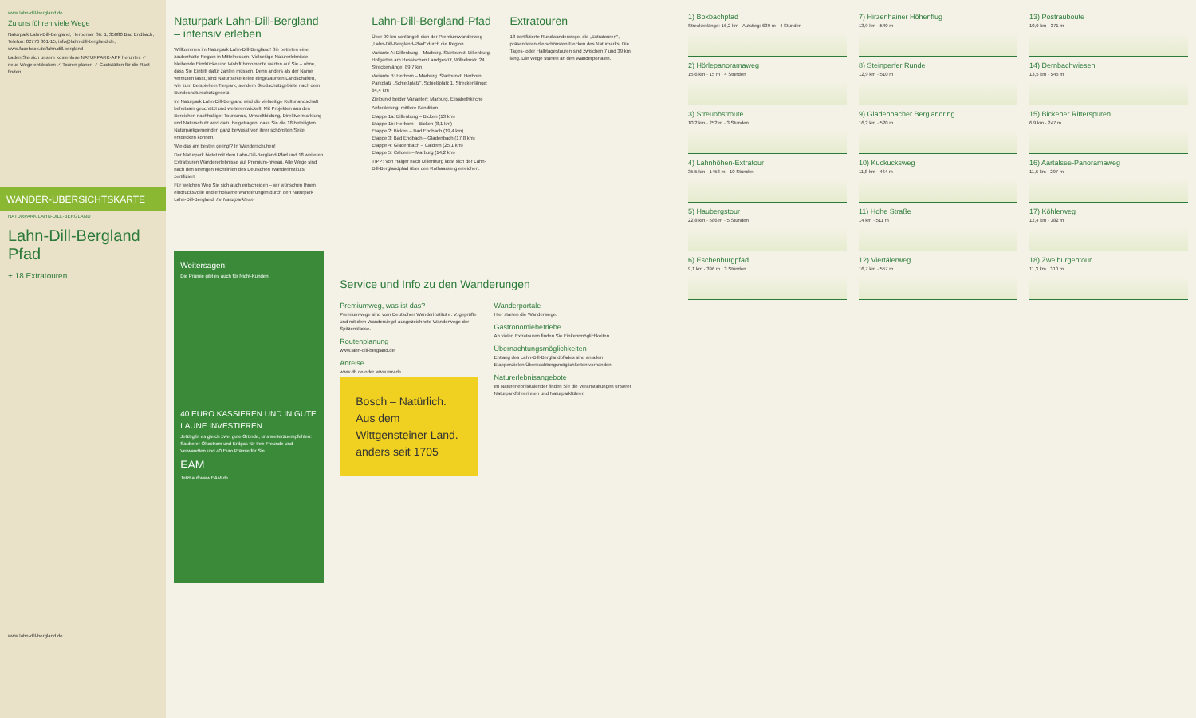www.lahn-dill-bergland.de
Zu uns führen viele Wege
Naturpark Lahn-Dill-Bergland, Herborner Str. 1, 35080 Bad Endbach, Telefon: 02776 801-15, info@lahn-dill-bergland.de, www.facebook.de/lahn.dill.bergland
Laden Sie sich unsere kostenlose NATURPARK-APP herunter. ✓ neue Wege entdecken ✓ Touren planen ✓ Gaststätten für die Rast finden
WANDER-ÜBERSICHTSKARTE
NATURPARK LAHN-DILL-BERGLAND
Lahn-Dill-Bergland Pfad
+ 18 Extratouren
www.lahn-dill-bergland.de
Naturpark Lahn-Dill-Bergland – intensiv erleben
Willkommen im Naturpark Lahn-Dill-Bergland! Sie betreten eine zauberhafte Region in Mittelhessen. Vielseitige Naturerlebnisse, bleibende Eindrücke und Wohlfühlmomente warten auf Sie – ohne, dass Sie Eintritt dafür zahlen müssen. Denn anders als der Name vermuten lässt, sind Naturparke keine eingezäunten Landschaften, wie zum Beispiel ein Tierpark, sondern Großschutzgebiete nach dem Bundesnaturschutzgesetz.
Im Naturpark Lahn-Dill-Bergland wird die vielseitige Kulturlandschaft behutsam geschützt und weiterentwickelt. Mit Projekten aus den Bereichen nachhaltiger Tourismus, Umweltbildung, Direktvermarktung und Naturschutz wird dazu beigetragen, dass Sie die 18 beteiligten Naturparkgemeinden ganz bewusst von ihrer schönsten Seite entdecken können.
Wie das am besten gelingt? In Wanderschuhen!
Der Naturpark bietet mit dem Lahn-Dill-Bergland-Pfad und 18 weiteren Extratouren Wandererlebnisse auf Premium-niveau. Alle Wege sind nach den strengen Richtlinien des Deutschen Wanderinstituts zertifiziert.
Für welchen Weg Sie sich auch entscheiden – wir wünschen Ihnen eindrucksvolle und erholsame Wanderungen durch den Naturpark Lahn-Dill-Bergland! Ihr Naturparkteam
Weitersagen!
Die Prämie gibt es auch für Nicht-Kunden!
40 EURO KASSIEREN UND IN GUTE LAUNE INVESTIEREN.
Jetzt gibt es gleich zwei gute Gründe, uns weiterzuempfehlen: Sauberer Ökostrom und Erdgas für Ihre Freunde und Verwandten und 40 Euro Prämie für Sie.
EAM
Jetzt auf www.EAM.de
Lahn-Dill-Bergland-Pfad
Über 90 km schlängelt sich der Premiumwanderweg „Lahn-Dill-Bergland-Pfad" durch die Region.
Variante A: Dillenburg – Marburg. Startpunkt: Dillenburg, Hofgarten am Hessischen Landgestüt, Wilhelmstr. 24. Streckenlänge: 89,7 km
Variante B: Herborn – Marburg. Startpunkt: Herborn, Parkplatz „Schießplatz", Schießplatz 1. Streckenlänge: 84,4 km
Zielpunkt beider Varianten: Marburg, Elisabethkirche
Anforderung: mittlere Kondition
Etappe 1a: Dillenburg – Bicken (13 km)
Etappe 1b: Herborn – Bicken (8,1 km)
Etappe 2: Bicken – Bad Endbach (19,4 km)
Etappe 3: Bad Endbach – Gladenbach (17,8 km)
Etappe 4: Gladenbach – Caldern (25,1 km)
Etappe 5: Caldern – Marburg (14,2 km)
TIPP: Von Haiger nach Dillenburg lässt sich der Lahn-Dill-Berglandpfad über den Rothaarsteig erreichen.
Extratouren
18 zertifizierte Rundwanderwege, die „Extratouren", präsentieren die schönsten Flecken des Naturparks. Die Tages- oder Halbtagestouren sind zwischen 7 und 39 km lang. Die Wege starten an den Wanderportalen.
Service und Info zu den Wanderungen
Premiumweg, was ist das?
Premiumwege sind vom Deutschen Wanderinstitut e. V. geprüfte und mit dem Wandersiegel ausgezeichnete Wanderwege der Spitzenklasse.
Routenplanung
www.lahn-dill-bergland.de
Anreise
www.db.de oder www.rmv.de
Bosch – Natürlich. Aus dem Wittgensteiner Land. anders seit 1705
Wanderportale
Hier starten die Wanderwege.
Gastronomiebetriebe
An vielen Extratouren finden Sie Einkehrmöglichkeiten.
Übernachtungsmöglichkeiten
Entlang des Lahn-Dill-Berglandpfades sind an allen Etappenzielen Übernachtungsmöglichkeiten vorhanden.
Naturerlebnisangebote
Im Naturerlebniskalender finden Sie die Veranstaltungen unserer Naturparkführerinnen und Naturparkführer.
1) Boxbachpfad
Streckenlänge: 16,2 km · Aufstieg: 639 m · 4 Stunden
2) Hörlepanoramaweg
15,6 km · 15 m · 4 Stunden
3) Streuobstroute
10,2 km · 252 m · 3 Stunden
4) Lahnhöhen-Extratour
35,5 km · 1453 m · 10 Stunden
5) Haubergstour
22,8 km · 586 m · 5 Stunden
6) Eschenburgpfad
9,1 km · 396 m · 3 Stunden
7) Hirzenhainer Höhenflug
13,9 km · 540 m
8) Steinperfer Runde
12,9 km · 510 m
9) Gladenbacher Berglandring
16,2 km · 520 m
10) Kuckucksweg
11,8 km · 464 m
11) Hohe Straße
14 km · 511 m
12) Viertälerweg
16,7 km · 557 m
13) Postrauboute
10,9 km · 371 m
14) Dernbachwiesen
13,5 km · 545 m
15) Bickener Ritterspuren
6,9 km · 247 m
16) Aartalsee-Panoramaweg
11,6 km · 297 m
17) Köhlerweg
12,4 km · 382 m
18) Zweiburgentour
11,3 km · 310 m